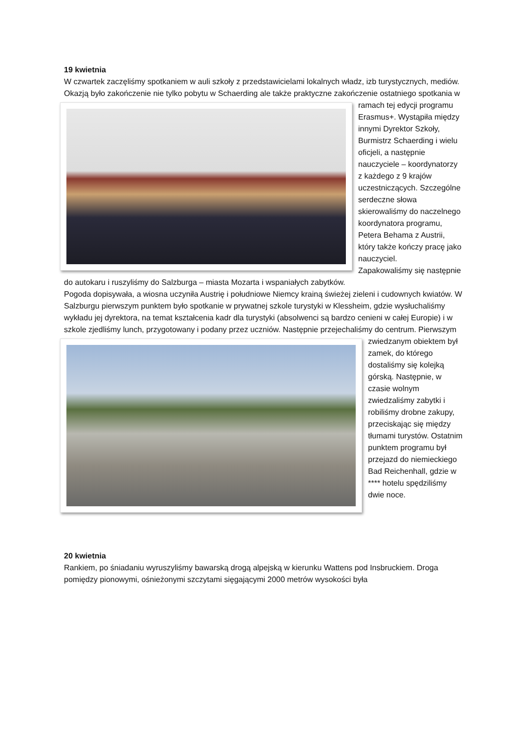19 kwietnia
W czwartek zaczęliśmy spotkaniem w auli szkoły z przedstawicielami lokalnych władz, izb turystycznych, mediów.
Okazją było zakończenie nie tylko pobytu w Schaerding ale także praktyczne zakończenie ostatniego spotkania w ramach tej edycji programu Erasmus+. Wystąpiła między innymi Dyrektor Szkoły, Burmistrz Schaerding i wielu oficjeli, a następnie nauczyciele – koordynatorzy z każdego z 9 krajów uczestniczących. Szczególne serdeczne słowa skierowaliśmy do naczelnego koordynatora programu, Petera Behama z Austrii, który także kończy pracę jako nauczyciel.
Zapakowaliśmy się następnie do autokaru i ruszyliśmy do Salzburga – miasta Mozarta i wspaniałych zabytków.
Pogoda dopisywała, a wiosna uczyniła Austrię i południowe Niemcy krainą świeżej zieleni i cudownych kwiatów. W Salzburgu pierwszym punktem było spotkanie w prywatnej szkole turystyki w Klessheim, gdzie wysłuchaliśmy wykładu jej dyrektora, na temat kształcenia kadr dla turystyki (absolwenci są bardzo cenieni w całej Europie) i w szkole zjedliśmy lunch, przygotowany i podany przez uczniów. Następnie przejechaliśmy do centrum. Pierwszym zwiedzanym obiektem był zamek, do którego dostaliśmy się kolejką górską. Następnie, w czasie wolnym zwiedzaliśmy zabytki i robiliśmy drobne zakupy, przeciskając się między tłumami turystów. Ostatnim punktem programu był przejazd do niemieckiego Bad Reichenhall, gdzie w **** hotelu spędziliśmy dwie noce.
20 kwietnia
Rankiem, po śniadaniu wyruszyliśmy bawarską drogą alpejską w kierunku Wattens pod Insbruckiem. Droga pomiędzy pionowymi, ośnieżonymi szczytami sięgającymi 2000 metrów wysokości była